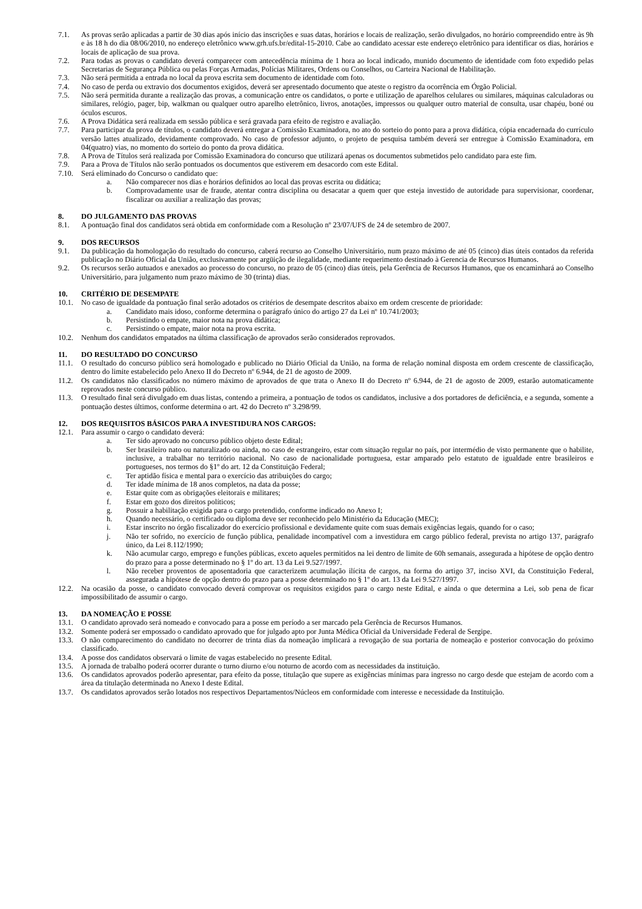7.1. As provas serão aplicadas a partir de 30 dias após início das inscrições e suas datas, horários e locais de realização, serão divulgados, no horário compreendido entre às 9h e às 18 h do dia 08/06/2010, no endereço eletrônico www.grh.ufs.br/edital-15-2010. Cabe ao candidato acessar este endereço eletrônico para identificar os dias, horários e locais de aplicação de sua prova.
7.2. Para todas as provas o candidato deverá comparecer com antecedência mínima de 1 hora ao local indicado, munido documento de identidade com foto expedido pelas Secretarias de Segurança Pública ou pelas Forças Armadas, Polícias Militares, Ordens ou Conselhos, ou Carteira Nacional de Habilitação.
7.3. Não será permitida a entrada no local da prova escrita sem documento de identidade com foto.
7.4. No caso de perda ou extravio dos documentos exigidos, deverá ser apresentado documento que ateste o registro da ocorrência em Órgão Policial.
7.5. Não será permitida durante a realização das provas, a comunicação entre os candidatos, o porte e utilização de aparelhos celulares ou similares, máquinas calculadoras ou similares, relógio, pager, bip, walkman ou qualquer outro aparelho eletrônico, livros, anotações, impressos ou qualquer outro material de consulta, usar chapéu, boné ou óculos escuros.
7.6. A Prova Didática será realizada em sessão pública e será gravada para efeito de registro e avaliação.
7.7. Para participar da prova de títulos, o candidato deverá entregar a Comissão Examinadora, no ato do sorteio do ponto para a prova didática, cópia encadernada do currículo versão lattes atualizado, devidamente comprovado. No caso de professor adjunto, o projeto de pesquisa também deverá ser entregue à Comissão Examinadora, em 04(quatro) vias, no momento do sorteio do ponto da prova didática.
7.8. A Prova de Títulos será realizada por Comissão Examinadora do concurso que utilizará apenas os documentos submetidos pelo candidato para este fim.
7.9. Para a Prova de Títulos não serão pontuados os documentos que estiverem em desacordo com este Edital.
7.10. Será eliminado do Concurso o candidato que:
a. Não comparecer nos dias e horários definidos ao local das provas escrita ou didática;
b. Comprovadamente usar de fraude, atentar contra disciplina ou desacatar a quem quer que esteja investido de autoridade para supervisionar, coordenar, fiscalizar ou auxiliar a realização das provas;
8. DO JULGAMENTO DAS PROVAS
8.1. A pontuação final dos candidatos será obtida em conformidade com a Resolução nº 23/07/UFS de 24 de setembro de 2007.
9. DOS RECURSOS
9.1. Da publicação da homologação do resultado do concurso, caberá recurso ao Conselho Universitário, num prazo máximo de até 05 (cinco) dias úteis contados da referida publicação no Diário Oficial da União, exclusivamente por argüição de ilegalidade, mediante requerimento destinado à Gerencia de Recursos Humanos.
9.2. Os recursos serão autuados e anexados ao processo do concurso, no prazo de 05 (cinco) dias úteis, pela Gerência de Recursos Humanos, que os encaminhará ao Conselho Universitário, para julgamento num prazo máximo de 30 (trinta) dias.
10. CRITÉRIO DE DESEMPATE
10.1. No caso de igualdade da pontuação final serão adotados os critérios de desempate descritos abaixo em ordem crescente de prioridade:
a. Candidato mais idoso, conforme determina o parágrafo único do artigo 27 da Lei nº 10.741/2003;
b. Persistindo o empate, maior nota na prova didática;
c. Persistindo o empate, maior nota na prova escrita.
10.2. Nenhum dos candidatos empatados na última classificação de aprovados serão considerados reprovados.
11. DO RESULTADO DO CONCURSO
11.1. O resultado do concurso público será homologado e publicado no Diário Oficial da União, na forma de relação nominal disposta em ordem crescente de classificação, dentro do limite estabelecido pelo Anexo II do Decreto nº 6.944, de 21 de agosto de 2009.
11.2. Os candidatos não classificados no número máximo de aprovados de que trata o Anexo II do Decreto nº 6.944, de 21 de agosto de 2009, estarão automaticamente reprovados neste concurso público.
11.3. O resultado final será divulgado em duas listas, contendo a primeira, a pontuação de todos os candidatos, inclusive a dos portadores de deficiência, e a segunda, somente a pontuação destes últimos, conforme determina o art. 42 do Decreto nº 3.298/99.
12. DOS REQUISITOS BÁSICOS PARA A INVESTIDURA NOS CARGOS:
12.1. Para assumir o cargo o candidato deverá:
a. Ter sido aprovado no concurso público objeto deste Edital;
b. Ser brasileiro nato ou naturalizado ou ainda, no caso de estrangeiro, estar com situação regular no país, por intermédio de visto permanente que o habilite, inclusive, a trabalhar no território nacional. No caso de nacionalidade portuguesa, estar amparado pelo estatuto de igualdade entre brasileiros e portugueses, nos termos do §1º do art. 12 da Constituição Federal;
c. Ter aptidão física e mental para o exercício das atribuições do cargo;
d. Ter idade mínima de 18 anos completos, na data da posse;
e. Estar quite com as obrigações eleitorais e militares;
f. Estar em gozo dos direitos políticos;
g. Possuir a habilitação exigida para o cargo pretendido, conforme indicado no Anexo I;
h. Quando necessário, o certificado ou diploma deve ser reconhecido pelo Ministério da Educação (MEC);
i. Estar inscrito no órgão fiscalizador do exercício profissional e devidamente quite com suas demais exigências legais, quando for o caso;
j. Não ter sofrido, no exercício de função pública, penalidade incompatível com a investidura em cargo público federal, prevista no artigo 137, parágrafo único, da Lei 8.112/1990;
k. Não acumular cargo, emprego e funções públicas, exceto aqueles permitidos na lei dentro de limite de 60h semanais, assegurada a hipótese de opção dentro do prazo para a posse determinado no § 1º do art. 13 da Lei 9.527/1997.
l. Não receber proventos de aposentadoria que caracterizem acumulação ilícita de cargos, na forma do artigo 37, inciso XVI, da Constituição Federal, assegurada a hipótese de opção dentro do prazo para a posse determinado no § 1º do art. 13 da Lei 9.527/1997.
12.2. Na ocasião da posse, o candidato convocado deverá comprovar os requisitos exigidos para o cargo neste Edital, e ainda o que determina a Lei, sob pena de ficar impossibilitado de assumir o cargo.
13. DA NOMEAÇÃO E POSSE
13.1. O candidato aprovado será nomeado e convocado para a posse em período a ser marcado pela Gerência de Recursos Humanos.
13.2. Somente poderá ser empossado o candidato aprovado que for julgado apto por Junta Médica Oficial da Universidade Federal de Sergipe.
13.3. O não comparecimento do candidato no decorrer de trinta dias da nomeação implicará a revogação de sua portaria de nomeação e posterior convocação do próximo classificado.
13.4. A posse dos candidatos observará o limite de vagas estabelecido no presente Edital.
13.5. A jornada de trabalho poderá ocorrer durante o turno diurno e/ou noturno de acordo com as necessidades da instituição.
13.6. Os candidatos aprovados poderão apresentar, para efeito da posse, titulação que supere as exigências mínimas para ingresso no cargo desde que estejam de acordo com a área da titulação determinada no Anexo I deste Edital.
13.7. Os candidatos aprovados serão lotados nos respectivos Departamentos/Núcleos em conformidade com interesse e necessidade da Instituição.